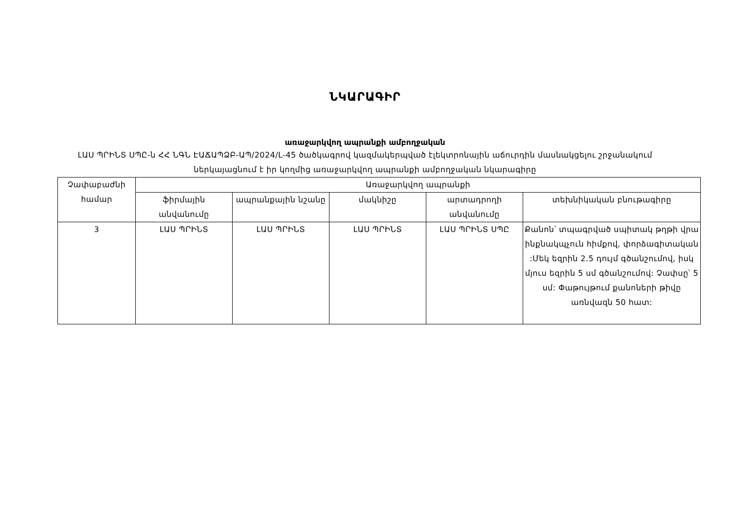ՆԿԱՐԱԳԻՐ
առաջարկվող ապրանքի ամբողջական
ԼԱՍ ՊՐԻՆՏ ՍՊԸ-ն ՀՀ ՆԳՆ ԷԱՃԱՊՁԲ-ԱՊ/2024/L-45 ծածկագրով կազմակերպված էլեկտրոնային աճուրդին մասնակցելու շրջանակում ներկայացնում է իր կողմից առաջարկվող ապրանքի ամբողջական նկարագիրը
| Չափաբաժնի համար | Առաջարկվող ապրանքի | | | | |
| --- | --- | --- | --- | --- | --- |
| | ֆիրմային անվանումը | ապրանքային նշանը | մակնիշը | արտադրողի անվանումը | տեխնիկական բնութագիրը |
| 3 | ԼԱՍ ՊՐԻՆՏ | ԼԱՍ ՊՐԻՆՏ | ԼԱՍ ՊՐԻՆՏ | ԼԱՍ ՊՐԻՆՏ ՍՊԸ | Քանոն՝ տպագրված սպիտակ թղթի վրա ինքնակպչուն հիմքով, փորձագիտական :Մեկ եզրին 2.5 դույմ գծանշումով, իսկ մյուս եզրին 5 սմ գծանշումով: Չափսը՝ 5 սմ: Փաթույթում քանոների թիվը առնվազն 50 հատ: |